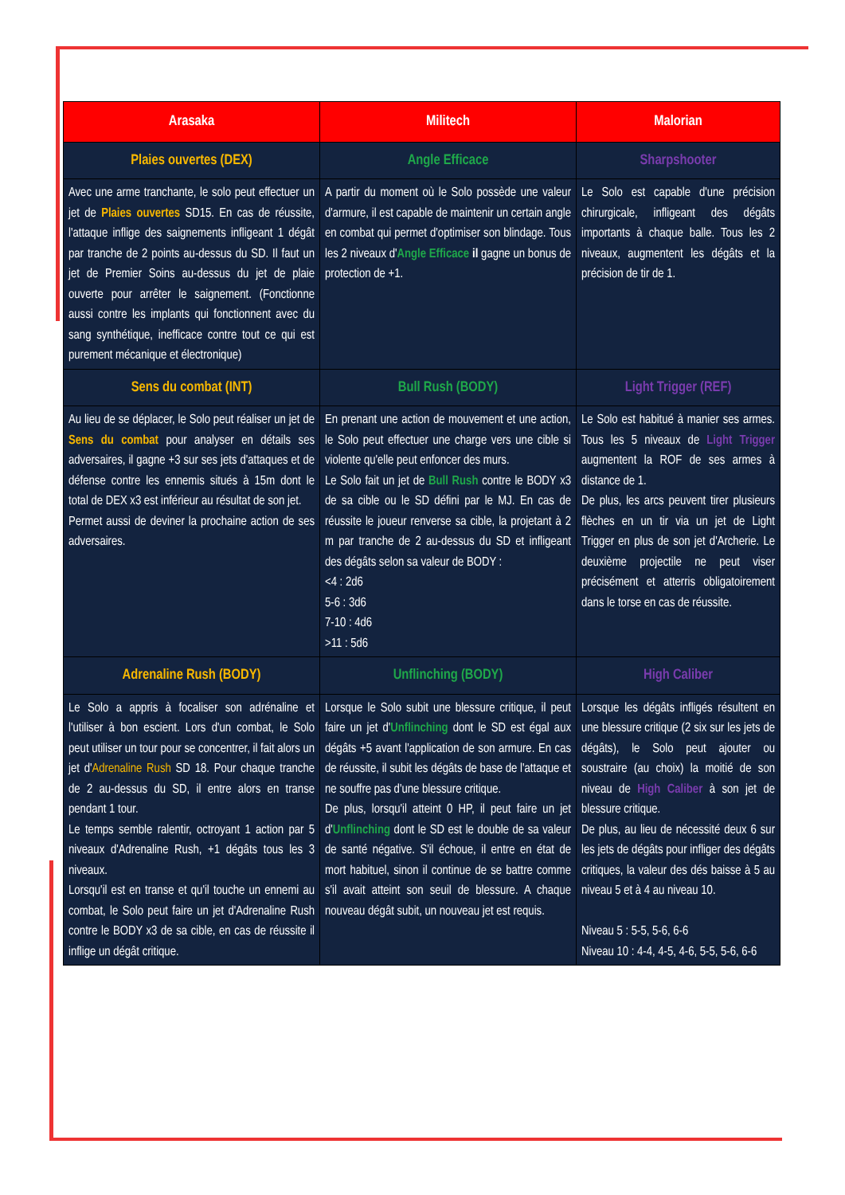| Arasaka | Militech | Malorian |
| --- | --- | --- |
| Plaies ouvertes (DEX) | Angle Efficace | Sharpshooter |
| Avec une arme tranchante, le solo peut effectuer un jet de Plaies ouvertes SD15. En cas de réussite, l'attaque inflige des saignements infligeant 1 dégât par tranche de 2 points au-dessus du SD. Il faut un jet de Premier Soins au-dessus du jet de plaie ouverte pour arrêter le saignement. (Fonctionne aussi contre les implants qui fonctionnent avec du sang synthétique, inefficace contre tout ce qui est purement mécanique et électronique) | A partir du moment où le Solo possède une valeur d'armure, il est capable de maintenir un certain angle en combat qui permet d'optimiser son blindage. Tous les 2 niveaux d' Angle Efficace il gagne un bonus de protection de +1. | Le Solo est capable d'une précision chirurgicale, infligeant des dégâts importants à chaque balle. Tous les 2 niveaux, augmentent les dégâts et la précision de tir de 1. |
| Sens du combat (INT) | Bull Rush (BODY) | Light Trigger (REF) |
| Au lieu de se déplacer, le Solo peut réaliser un jet de Sens du combat pour analyser en détails ses adversaires, il gagne +3 sur ses jets d'attaques et de défense contre les ennemis situés à 15m dont le total de DEX x3 est inférieur au résultat de son jet. Permet aussi de deviner la prochaine action de ses adversaires. | En prenant une action de mouvement et une action, le Solo peut effectuer une charge vers une cible si violente qu'elle peut enfoncer des murs. Le Solo fait un jet de Bull Rush contre le BODY x3 de sa cible ou le SD défini par le MJ. En cas de réussite le joueur renverse sa cible, la projetant à 2 m par tranche de 2 au-dessus du SD et infligeant des dégâts selon sa valeur de BODY : <4 : 2d6 5-6 : 3d6 7-10 : 4d6 >11 : 5d6 | Le Solo est habitué à manier ses armes. Tous les 5 niveaux de Light Trigger augmentent la ROF de ses armes à distance de 1. De plus, les arcs peuvent tirer plusieurs flèches en un tir via un jet de Light Trigger en plus de son jet d'Archerie. Le deuxième projectile ne peut viser précisément et atterris obligatoirement dans le torse en cas de réussite. |
| Adrenaline Rush (BODY) | Unflinching (BODY) | High Caliber |
| Le Solo a appris à focaliser son adrénaline et l'utiliser à bon escient. Lors d'un combat, le Solo peut utiliser un tour pour se concentrer, il fait alors un jet d' Adrenaline Rush SD 18. Pour chaque tranche de 2 au-dessus du SD, il entre alors en transe pendant 1 tour. Le temps semble ralentir, octroyant 1 action par 5 niveaux d'Adrenaline Rush, +1 dégâts tous les 3 niveaux. Lorsqu'il est en transe et qu'il touche un ennemi au combat, le Solo peut faire un jet d'Adrenaline Rush contre le BODY x3 de sa cible, en cas de réussite il inflige un dégât critique. | Lorsque le Solo subit une blessure critique, il peut faire un jet d' Unflinching dont le SD est égal aux dégâts +5 avant l'application de son armure. En cas de réussite, il subit les dégâts de base de l'attaque et ne souffre pas d'une blessure critique. De plus, lorsqu'il atteint 0 HP, il peut faire un jet d' Unflinching dont le SD est le double de sa valeur de santé négative. S'il échoue, il entre en état de mort habituel, sinon il continue de se battre comme s'il avait atteint son seuil de blessure. A chaque nouveau dégât subit, un nouveau jet est requis. | Lorsque les dégâts infligés résultent en une blessure critique (2 six sur les jets de dégâts), le Solo peut ajouter ou soustraire (au choix) la moitié de son niveau de High Caliber à son jet de blessure critique. De plus, au lieu de nécessité deux 6 sur les jets de dégâts pour infliger des dégâts critiques, la valeur des dés baisse à 5 au niveau 5 et à 4 au niveau 10. Niveau 5 : 5-5, 5-6, 6-6 Niveau 10 : 4-4, 4-5, 4-6, 5-5, 5-6, 6-6 |